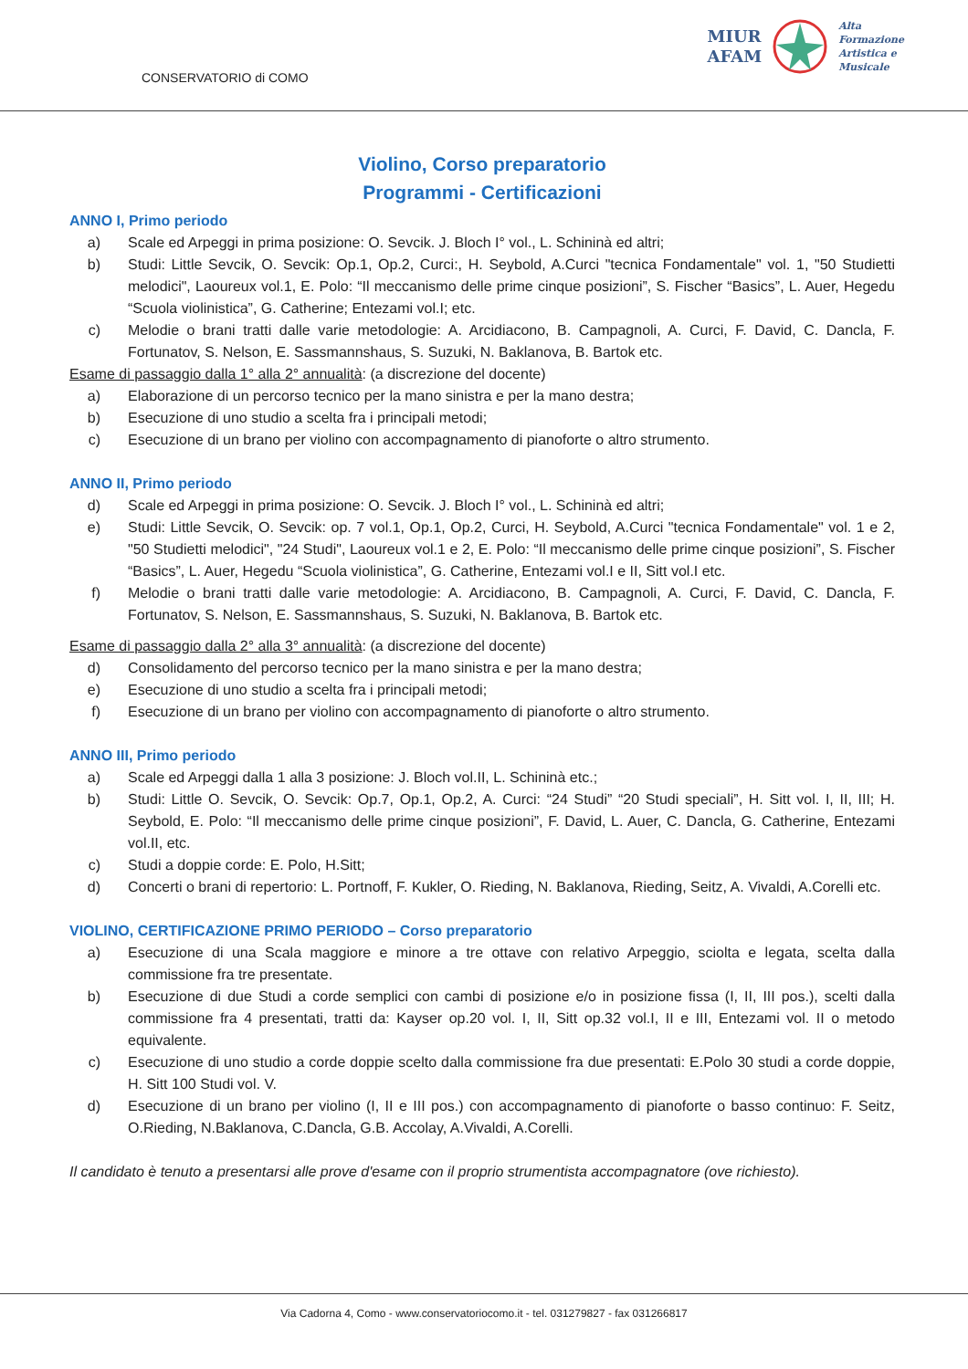CONSERVATORIO di COMO
MIUR
AFAM
Alta
Formazione
Artistica e
Musicale
Violino, Corso preparatorio
Programmi - Certificazioni
ANNO I, Primo periodo
a) Scale ed Arpeggi in prima posizione: O. Sevcik. J. Bloch I° vol., L. Schininà ed altri;
b) Studi: Little Sevcik, O. Sevcik: Op.1, Op.2, Curci:, H. Seybold, A.Curci "tecnica Fondamentale" vol. 1, "50 Studietti melodici", Laoureux vol.1, E. Polo: “Il meccanismo delle prime cinque posizioni”, S. Fischer “Basics”, L. Auer, Hegedu “Scuola violinistica”, G. Catherine; Entezami vol.I; etc.
c) Melodie o brani tratti dalle varie metodologie: A. Arcidiacono, B. Campagnoli, A. Curci, F. David, C. Dancla, F. Fortunatov, S. Nelson, E. Sassmannshaus, S. Suzuki, N. Baklanova, B. Bartok etc.
Esame di passaggio dalla 1° alla 2° annualità: (a discrezione del docente)
a) Elaborazione di un percorso tecnico per la mano sinistra e per la mano destra;
b) Esecuzione di uno studio a scelta fra i principali metodi;
c) Esecuzione di un brano per violino con accompagnamento di pianoforte o altro strumento.
ANNO II, Primo periodo
d) Scale ed Arpeggi in prima posizione: O. Sevcik. J. Bloch I° vol., L. Schininà ed altri;
e) Studi: Little Sevcik, O. Sevcik: op. 7 vol.1, Op.1, Op.2, Curci, H. Seybold, A.Curci "tecnica Fondamentale" vol. 1 e 2, "50 Studietti melodici", "24 Studi", Laoureux vol.1 e 2, E. Polo: “Il meccanismo delle prime cinque posizioni”, S. Fischer “Basics”, L. Auer, Hegedu “Scuola violinistica”, G. Catherine, Entezami vol.I e II, Sitt vol.I etc.
f) Melodie o brani tratti dalle varie metodologie: A. Arcidiacono, B. Campagnoli, A. Curci, F. David, C. Dancla, F. Fortunatov, S. Nelson, E. Sassmannshaus, S. Suzuki, N. Baklanova, B. Bartok etc.
Esame di passaggio dalla 2° alla 3° annualità: (a discrezione del docente)
d) Consolidamento del percorso tecnico per la mano sinistra e per la mano destra;
e) Esecuzione di uno studio a scelta fra i principali metodi;
f) Esecuzione di un brano per violino con accompagnamento di pianoforte o altro strumento.
ANNO III, Primo periodo
a) Scale ed Arpeggi dalla 1 alla 3 posizione: J. Bloch vol.II, L. Schininà etc.;
b) Studi: Little O. Sevcik, O. Sevcik: Op.7, Op.1, Op.2, A. Curci: “24 Studi” “20 Studi speciali”, H. Sitt vol. I, II, III; H. Seybold, E. Polo: “Il meccanismo delle prime cinque posizioni”, F. David, L. Auer, C. Dancla, G. Catherine, Entezami vol.II, etc.
c) Studi a doppie corde: E. Polo, H.Sitt;
d) Concerti o brani di repertorio: L. Portnoff, F. Kukler, O. Rieding, N. Baklanova, Rieding, Seitz, A. Vivaldi, A.Corelli etc.
VIOLINO, CERTIFICAZIONE PRIMO PERIODO – Corso preparatorio
a) Esecuzione di una Scala maggiore e minore a tre ottave con relativo Arpeggio, sciolta e legata, scelta dalla commissione fra tre presentate.
b) Esecuzione di due Studi a corde semplici con cambi di posizione e/o in posizione fissa (I, II, III pos.), scelti dalla commissione fra 4 presentati, tratti da: Kayser op.20 vol. I, II, Sitt op.32 vol.I, II e III, Entezami vol. II o metodo equivalente.
c) Esecuzione di uno studio a corde doppie scelto dalla commissione fra due presentati: E.Polo 30 studi a corde doppie, H. Sitt 100 Studi vol. V.
d) Esecuzione di un brano per violino (I, II e III pos.) con accompagnamento di pianoforte o basso continuo: F. Seitz, O.Rieding, N.Baklanova, C.Dancla, G.B. Accolay, A.Vivaldi, A.Corelli.
Il candidato è tenuto a presentarsi alle prove d'esame con il proprio strumentista accompagnatore (ove richiesto).
Via Cadorna 4, Como - www.conservatoriocomo.it - tel. 031279827 - fax 031266817